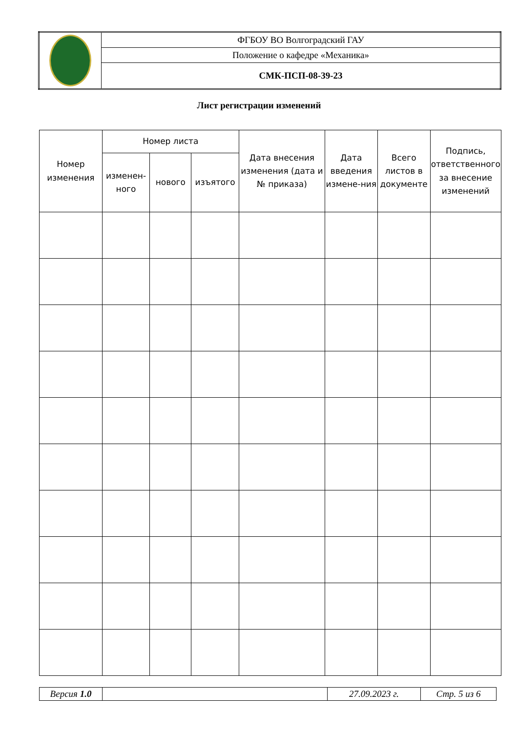| | ФГБОУ ВО Волгоградский ГАУ |
| | Положение о кафедре «Механика» |
| | СМК-ПСП-08-39-23 |
Лист регистрации изменений
| Номер изменения | Номер листа | | | Дата внесения изменения (дата и № приказа) | Дата введения измене-ния | Всего листов в документе | Подпись, ответственного за внесение изменений |
| --- | --- | --- | --- | --- | --- | --- | --- |
| | изменен-ного | нового | изъятого | | | | |
| Версия 1.0 | | 27.09.2023 г. | Стр. 5 из 6 |